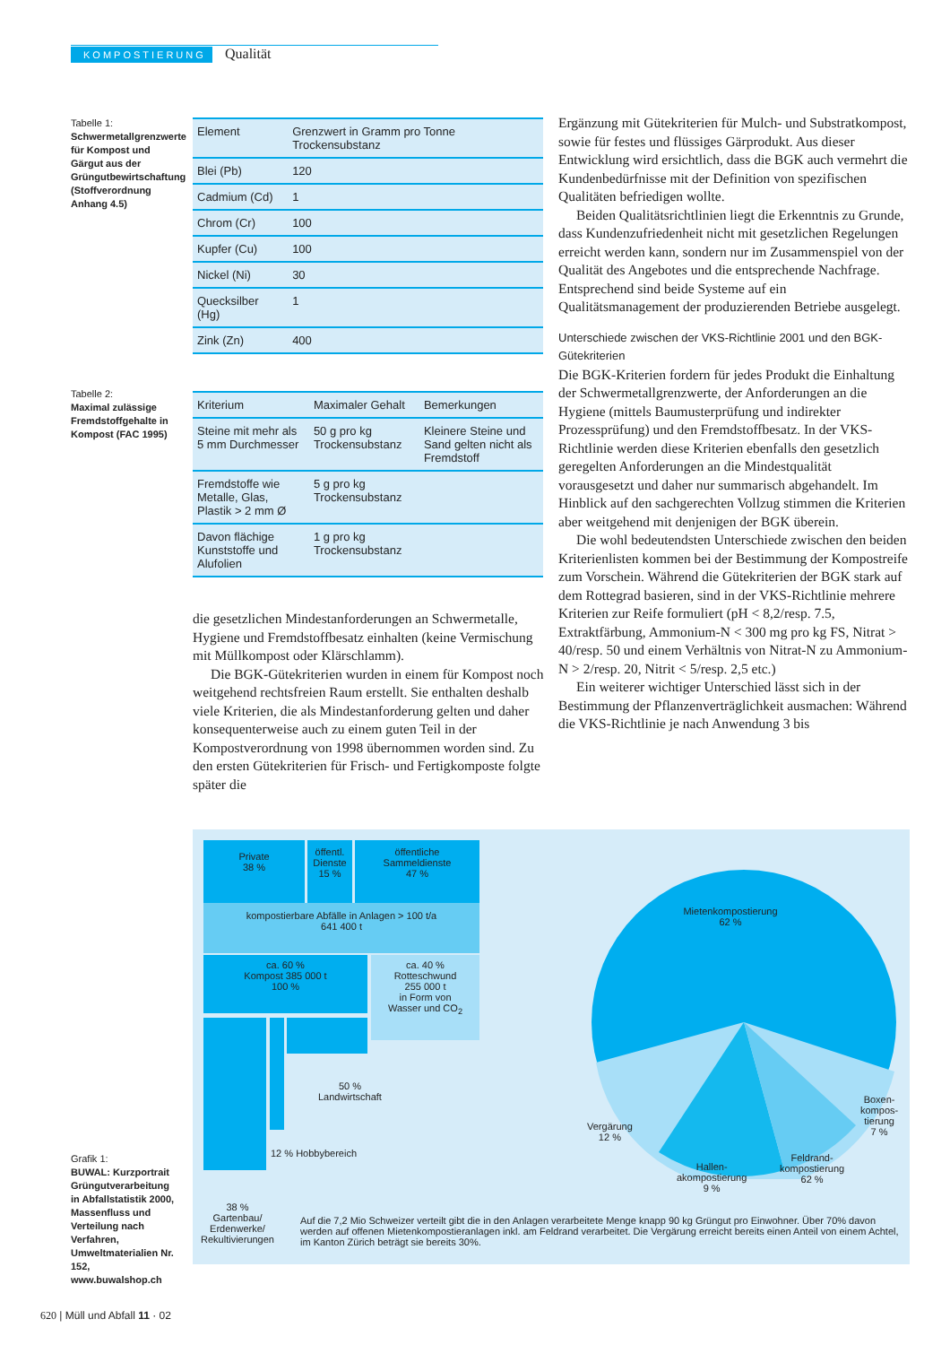KOMPOSTIERUNG Qualität
Tabelle 1:
Schwermetallgrenzwerte für Kompost und Gärgut aus der Grüngutbewirtschaftung (Stoffverordnung Anhang 4.5)
| Element | Grenzwert in Gramm pro Tonne Trockensubstanz |
| --- | --- |
| Blei (Pb) | 120 |
| Cadmium (Cd) | 1 |
| Chrom (Cr) | 100 |
| Kupfer (Cu) | 100 |
| Nickel (Ni) | 30 |
| Quecksilber (Hg) | 1 |
| Zink (Zn) | 400 |
Tabelle 2:
Maximal zulässige Fremdstoffgehalte in Kompost (FAC 1995)
| Kriterium | Maximaler Gehalt | Bemerkungen |
| --- | --- | --- |
| Steine mit mehr als 5 mm Durchmesser | 50 g pro kg Trockensubstanz | Kleinere Steine und Sand gelten nicht als Fremdstoff |
| Fremdstoffe wie Metalle, Glas, Plastik > 2 mm Ø | 5 g pro kg Trockensubstanz | |
| Davon flächige Kunststoffe und Alufolien | 1 g pro kg Trockensubstanz | |
die gesetzlichen Mindestanforderungen an Schwermetalle, Hygiene und Fremdstoffbesatz einhalten (keine Vermischung mit Müllkompost oder Klärschlamm).
Die BGK-Gütekriterien wurden in einem für Kompost noch weitgehend rechtsfreien Raum erstellt. Sie enthalten deshalb viele Kriterien, die als Mindestanforderung gelten und daher konsequenterweise auch zu einem guten Teil in der Kompostverordnung von 1998 übernommen worden sind. Zu den ersten Gütekriterien für Frisch- und Fertigkomposte folgte später die
Ergänzung mit Gütekriterien für Mulch- und Substratkompost, sowie für festes und flüssiges Gärprodukt. Aus dieser Entwicklung wird ersichtlich, dass die BGK auch vermehrt die Kundenbedürfnisse mit der Definition von spezifischen Qualitäten befriedigen wollte.
Beiden Qualitätsrichtlinien liegt die Erkenntnis zu Grunde, dass Kundenzufriedenheit nicht mit gesetzlichen Regelungen erreicht werden kann, sondern nur im Zusammenspiel von der Qualität des Angebotes und die entsprechende Nachfrage. Entsprechend sind beide Systeme auf ein Qualitätsmanagement der produzierenden Betriebe ausgelegt.
Unterschiede zwischen der VKS-Richtlinie 2001 und den BGK-Gütekriterien
Die BGK-Kriterien fordern für jedes Produkt die Einhaltung der Schwermetallgrenzwerte, der Anforderungen an die Hygiene (mittels Baumusterprüfung und indirekter Prozessprüfung) und den Fremdstoffbesatz. In der VKS-Richtlinie werden diese Kriterien ebenfalls den gesetzlich geregelten Anforderungen an die Mindestqualität vorausgesetzt und daher nur summarisch abgehandelt. Im Hinblick auf den sachgerechten Vollzug stimmen die Kriterien aber weitgehend mit denjenigen der BGK überein.
Die wohl bedeutendsten Unterschiede zwischen den beiden Kriterienlisten kommen bei der Bestimmung der Kompostreife zum Vorschein. Während die Gütekriterien der BGK stark auf dem Rottegrad basieren, sind in der VKS-Richtlinie mehrere Kriterien zur Reife formuliert (pH < 8,2/resp. 7.5, Extraktfärbung, Ammonium-N < 300 mg pro kg FS, Nitrat > 40/resp. 50 und einem Verhältnis von Nitrat-N zu Ammonium-N > 2/resp. 20, Nitrit < 5/resp. 2,5 etc.)
Ein weiterer wichtiger Unterschied lässt sich in der Bestimmung der Pflanzenverträglichkeit ausmachen: Während die VKS-Richtlinie je nach Anwendung 3 bis
Grafik 1:
BUWAL: Kurzportrait Grüngutverarbeitung in Abfallstatistik 2000, Massenfluss und Verteilung nach Verfahren, Umweltmaterialien Nr. 152, www.buwalshop.ch
Private
38 %
öffentl.
Dienste
15 %
öffentliche
Sammeldienste
47 %
kompostierbare Abfälle in Anlagen > 100 t/a
641 400 t
ca. 60 %
Kompost 385 000 t
100 %
ca. 40 %
Rotteschwund
255 000 t
in Form von
Wasser und CO<sub>2</sub>
50 %
Landwirtschaft
12 % Hobbybereich
38 %
Gartenbau/
Erdenwerke/
Rekultivierungen
Mietenkompostierung
62 %
Vergärung
12 %
Hallen-
akompostierung
9 %
Feldrand-
kompostierung
62 %
Boxen-
kompos-
tierung
7 %
Auf die 7,2 Mio Schweizer verteilt gibt die in den Anlagen verarbeitete Menge knapp 90 kg Grüngut pro Einwohner. Über 70% davon werden auf offenen Mietenkompostieranlagen inkl. am Feldrand verarbeitet. Die Vergärung erreicht bereits einen Anteil von einem Achtel, im Kanton Zürich beträgt sie bereits 30%.
620 | Müll und Abfall 11 · 02